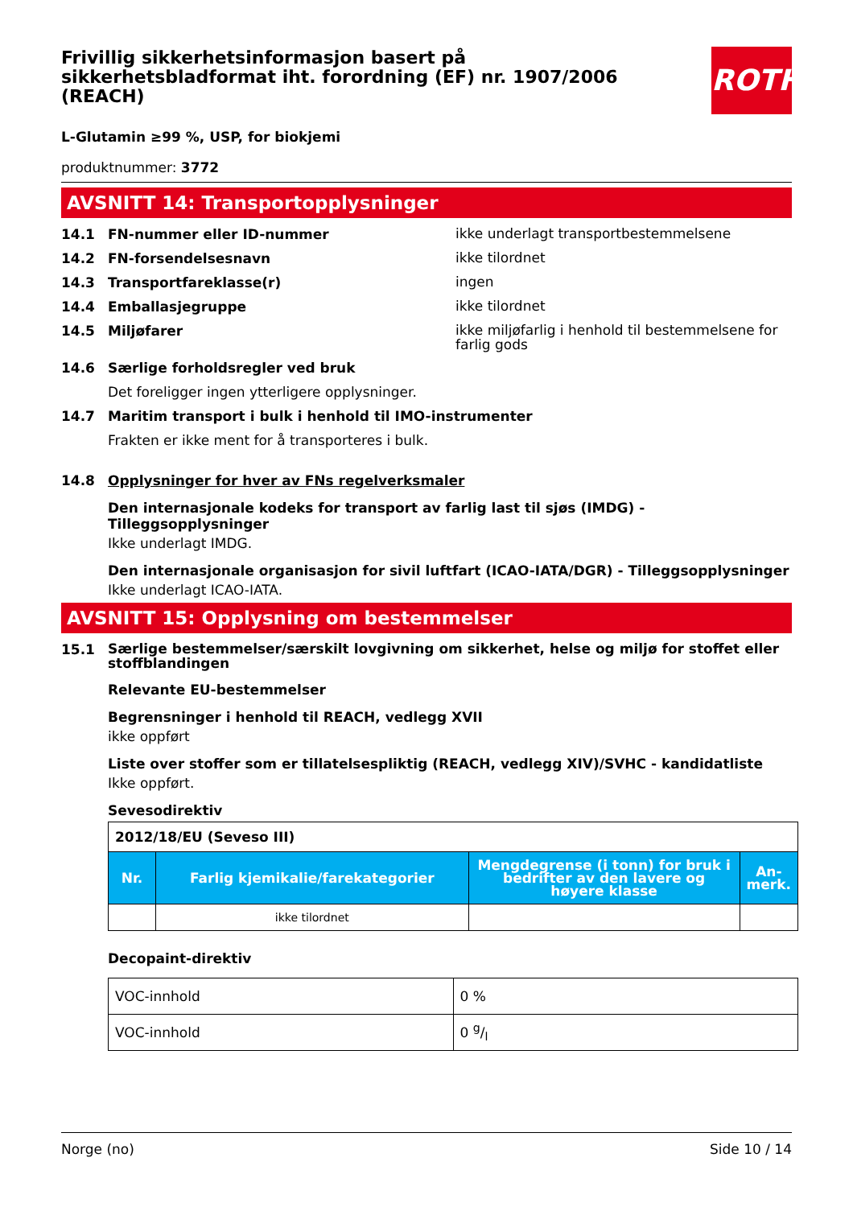Frivillig sikkerhetsinformasjon basert på sikkerhetsbladformat iht. forordning (EF) nr. 1907/2006 (REACH)
ROTH
L-Glutamin ≥99 %, USP, for biokjemi
produktnummer: 3772
AVSNITT 14: Transportopplysninger
14.1 FN-nummer eller ID-nummer ikke underlagt transportbestemmelsene
14.2 FN-forsendelsesnavn ikke tilordnet
14.3 Transportfareklasse(r) ingen
14.4 Emballasjegruppe ikke tilordnet
14.5 Miljøfarer ikke miljøfarlig i henhold til bestemmelsene for farlig gods
14.6 Særlige forholdsregler ved bruk
Det foreligger ingen ytterligere opplysninger.
14.7 Maritim transport i bulk i henhold til IMO-instrumenter
Frakten er ikke ment for å transporteres i bulk.
14.8 Opplysninger for hver av FNs regelverksmaler
Den internasjonale kodeks for transport av farlig last til sjøs (IMDG) - Tilleggsopplysninger
Ikke underlagt IMDG.
Den internasjonale organisasjon for sivil luftfart (ICAO-IATA/DGR) - Tilleggsopplysninger
Ikke underlagt ICAO-IATA.
AVSNITT 15: Opplysning om bestemmelser
15.1 Særlige bestemmelser/særskilt lovgivning om sikkerhet, helse og miljø for stoffet eller stoffblandingen
Relevante EU-bestemmelser
Begrensninger i henhold til REACH, vedlegg XVII
ikke oppført
Liste over stoffer som er tillatelsespliktig (REACH, vedlegg XIV)/SVHC - kandidatliste
Ikke oppført.
Sevesodirektiv
| 2012/18/EU (Seveso III) | | | |
| Nr. | Farlig kjemikalie/farekategorier | Mengdegrense (i tonn) for bruk i bedrifter av den lavere og høyere klasse | An-merk. |
| | ikke tilordnet | | |
Decopaint-direktiv
| VOC-innhold | 0 % |
| VOC-innhold | 0 g/l |
Norge (no) Side 10 / 14